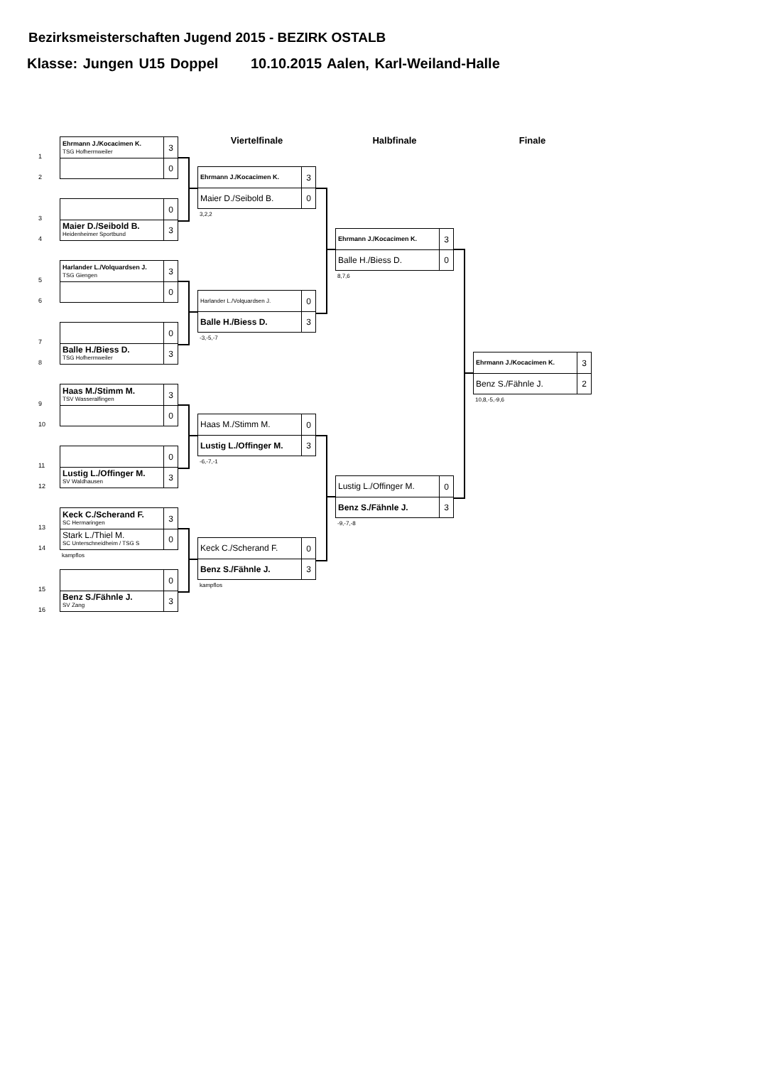Bezirksmeisterschaften Jugend 2015 - BEZIRK OSTALB
Klasse: Jungen U15 Doppel 10.10.2015 Aalen, Karl-Weiland-Halle
1
2
Ehrmann J./Kocacimen K.
TSG Hofherrnweiler
3
0
3
4
0
Maier D./Seibold B.
Heidenheimer Sportbund
3
5
6
Harlander L./Volquardsen J.
TSG Giengen
3
0
7
8
0
Balle H./Biess D.
TSG Hofherrnweiler
3
9
10
Haas M./Stimm M.
TSV Wasseralfingen
3
0
11
12
0
Lustig L./Offinger M.
SV Waldhausen
3
13
14
Keck C./Scherand F.
SC Hermaringen
3
Stark L./Thiel M.
SC Unterschneidheim / TSG S
0
kampflos
15
16
0
Benz S./Fähnle J.
SV Zang
3
Viertelfinale
Ehrmann J./Kocacimen K.
3
Maier D./Seibold B.
0
3,2,2
Harlander L./Volquardsen J.
0
Balle H./Biess D.
3
-3,-5,-7
Haas M./Stimm M.
0
Lustig L./Offinger M.
3
-6,-7,-1
Keck C./Scherand F.
0
Benz S./Fähnle J.
3
kampflos
Halbfinale
Ehrmann J./Kocacimen K.
3
Balle H./Biess D.
0
8,7,6
Lustig L./Offinger M.
0
Benz S./Fähnle J.
3
-9,-7,-8
Finale
Ehrmann J./Kocacimen K.
3
Benz S./Fähnle J.
2
10,8,-5,-9,6